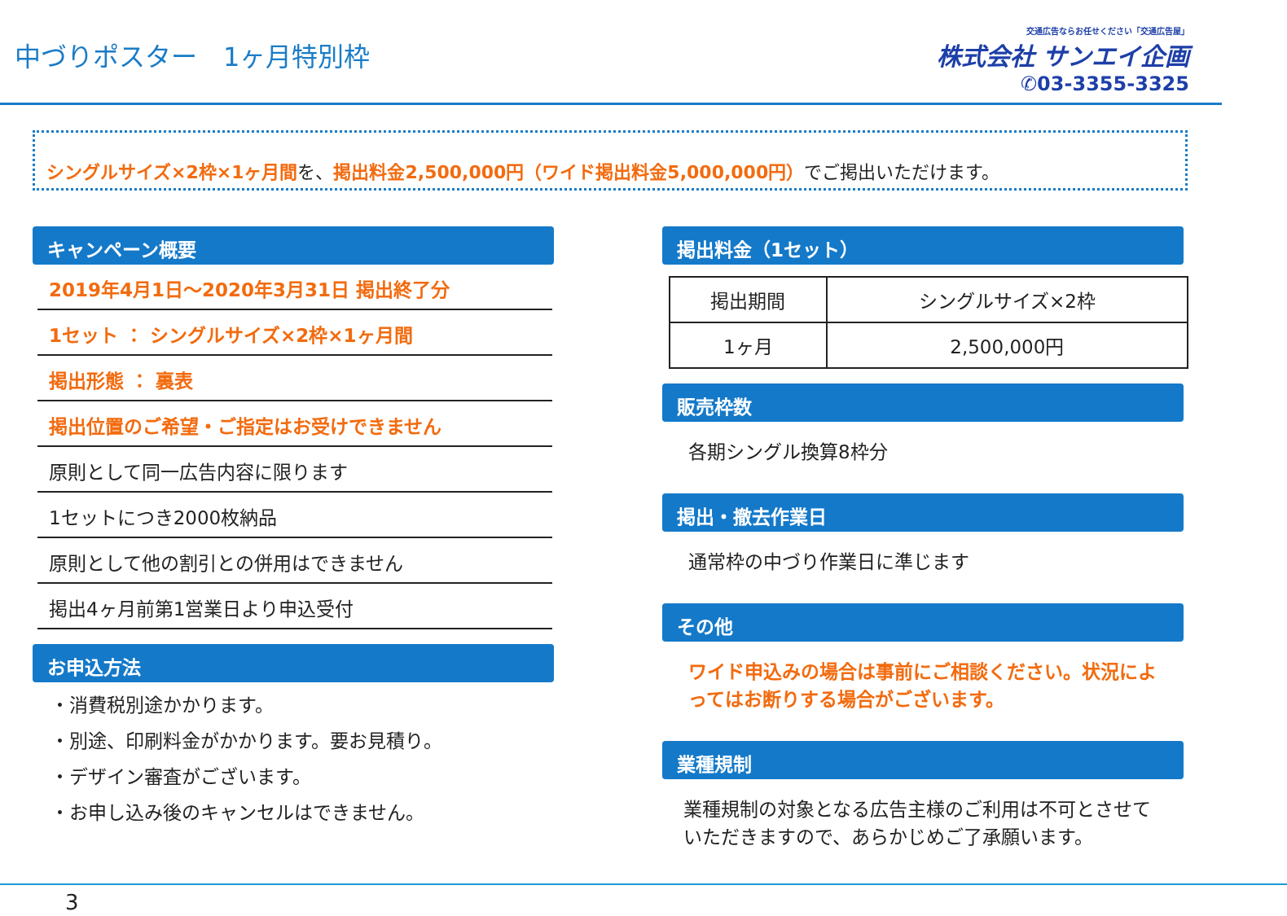中づりポスター　1ヶ月特別枠
交通広告ならお任せください「交通広告屋」
株式会社 サンエイ企画
✆03-3355-3325
シングルサイズ×2枠×1ヶ月間を、掲出料金2,500,000円（ワイド掲出料金5,000,000円）でご掲出いただけます。
キャンペーン概要
2019年4月1日～2020年3月31日 掲出終了分
1セット ： シングルサイズ×2枠×1ヶ月間
掲出形態 ： 裏表
掲出位置のご希望・ご指定はお受けできません
原則として同一広告内容に限ります
1セットにつき2000枚納品
原則として他の割引との併用はできません
掲出4ヶ月前第1営業日より申込受付
お申込方法
・消費税別途かかります。
・別途、印刷料金がかかります。要お見積り。
・デザイン審査がございます。
・お申し込み後のキャンセルはできません。
掲出料金（1セット）
| 掲出期間 | シングルサイズ×2枠 |
| --- | --- |
| 1ヶ月 | 2,500,000円 |
販売枠数
各期シングル換算8枠分
掲出・撤去作業日
通常枠の中づり作業日に準じます
その他
ワイド申込みの場合は事前にご相談ください。状況によってはお断りする場合がございます。
業種規制
業種規制の対象となる広告主様のご利用は不可とさせていただきますので、あらかじめご了承願います。
3